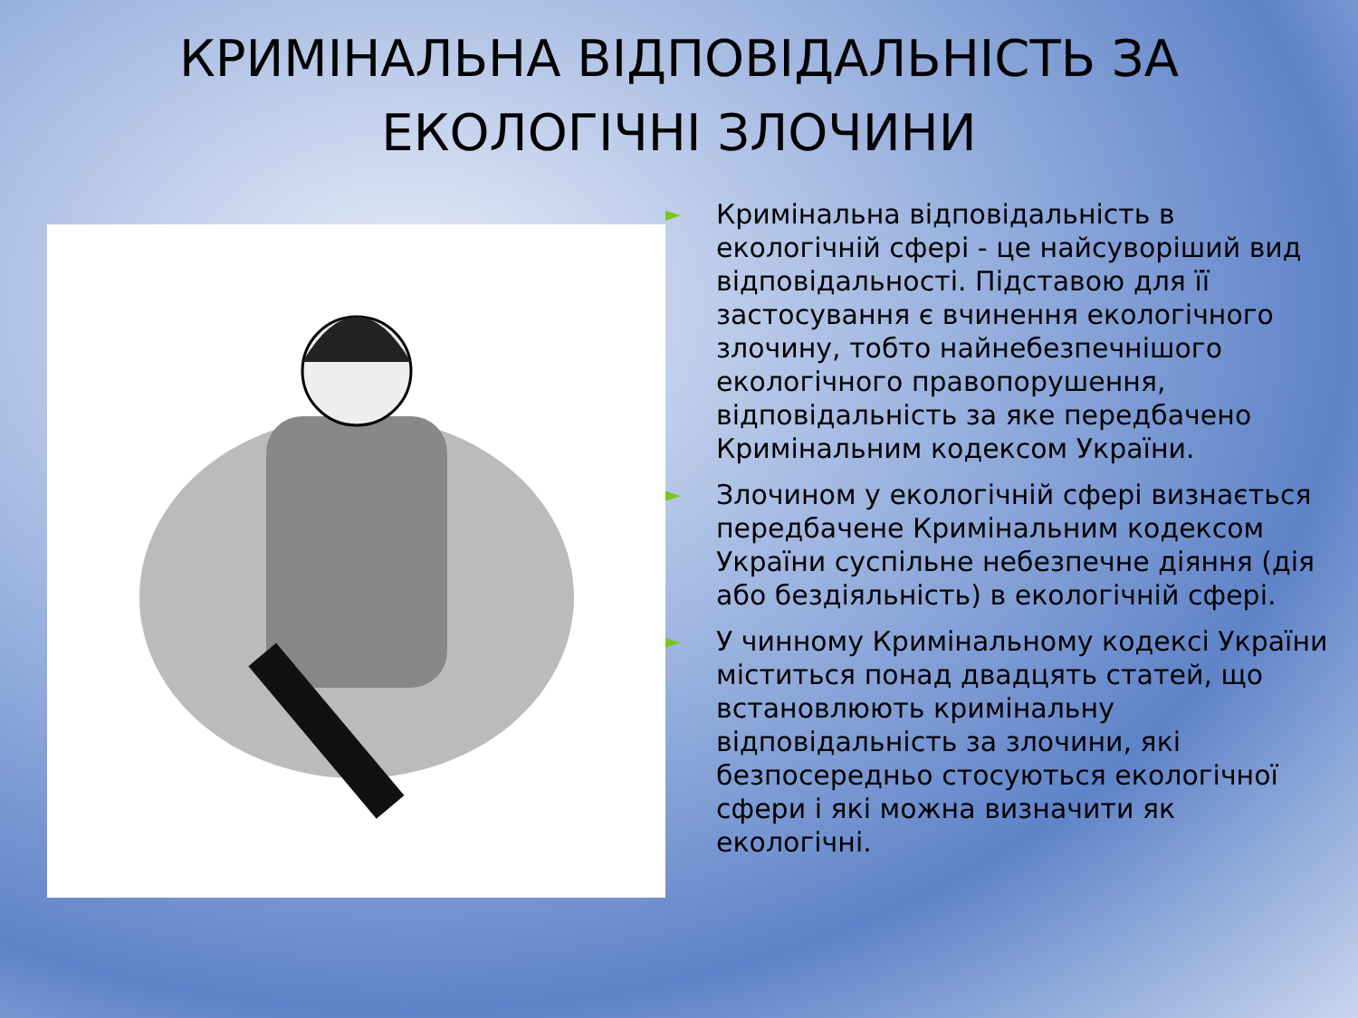КРИМІНАЛЬНА ВІДПОВІДАЛЬНІСТЬ ЗА ЕКОЛОГІЧНІ ЗЛОЧИНИ
► Кримінальна відповідальність в екологічній сфері - це найсуворіший вид відповідальності. Підставою для її застосування є вчинення екологічного злочину, тобто найнебезпечнішого екологічного правопорушення, відповідальність за яке передбачено Кримінальним кодексом України.
► Злочином у екологічній сфері визнається передбачене Кримінальним кодексом України суспільне небезпечне діяння (дія або бездіяльність) в екологічній сфері.
► У чинному Кримінальному кодексі України міститься понад двадцять статей, що встановлюють кримінальну відповідальність за злочини, які безпосередньо стосуються екологічної сфери і які можна визначити як екологічні.